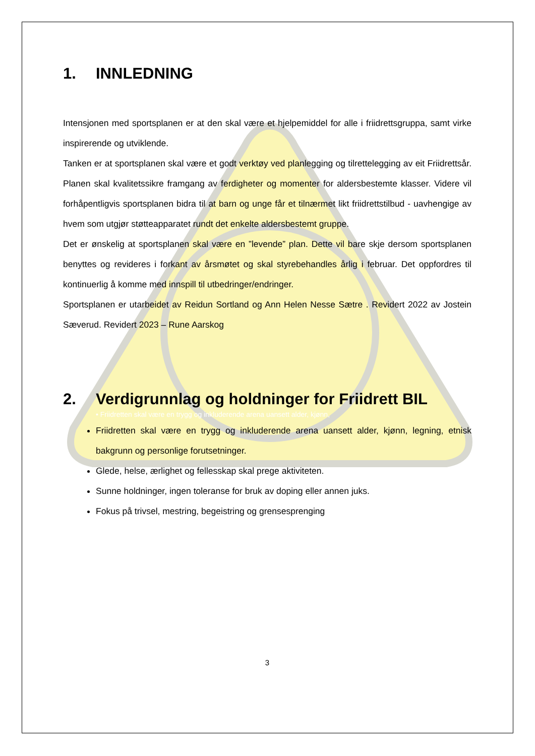1. INNLEDNING
Intensjonen med sportsplanen er at den skal være et hjelpemiddel for alle i friidrettsgruppa, samt virke inspirerende og utviklende.
Tanken er at sportsplanen skal være et godt verktøy ved planlegging og tilrettelegging av eit Friidrettsår. Planen skal kvalitetssikre framgang av ferdigheter og momenter for aldersbestemte klasser. Videre vil forhåpentligvis sportsplanen bidra til at barn og unge får et tilnærmet likt friidrettstilbud - uavhengige av hvem som utgjør støtteapparatet rundt det enkelte aldersbestemt gruppe.
Det er ønskelig at sportsplanen skal være en ”levende” plan. Dette vil bare skje dersom sportsplanen benyttes og revideres i forkant av årsmøtet og skal styrebehandles årlig i februar. Det oppfordres til kontinuerlig å komme med innspill til utbedringer/endringer.
Sportsplanen er utarbeidet av Reidun Sortland og Ann Helen Nesse Sætre . Revidert 2022 av Jostein Sæverud. Revidert 2023 – Rune Aarskog
2. Verdigrunnlag og holdninger for Friidrett BIL
• Friidretten skal være en trygg og inkluderende arena uansett alder, kjønn,
Friidretten skal være en trygg og inkluderende arena uansett alder, kjønn, legning, etnisk bakgrunn og personlige forutsetninger.
Glede, helse, ærlighet og fellesskap skal prege aktiviteten.
Sunne holdninger, ingen toleranse for bruk av doping eller annen juks.
Fokus på trivsel, mestring, begeistring og grensesprenging
3